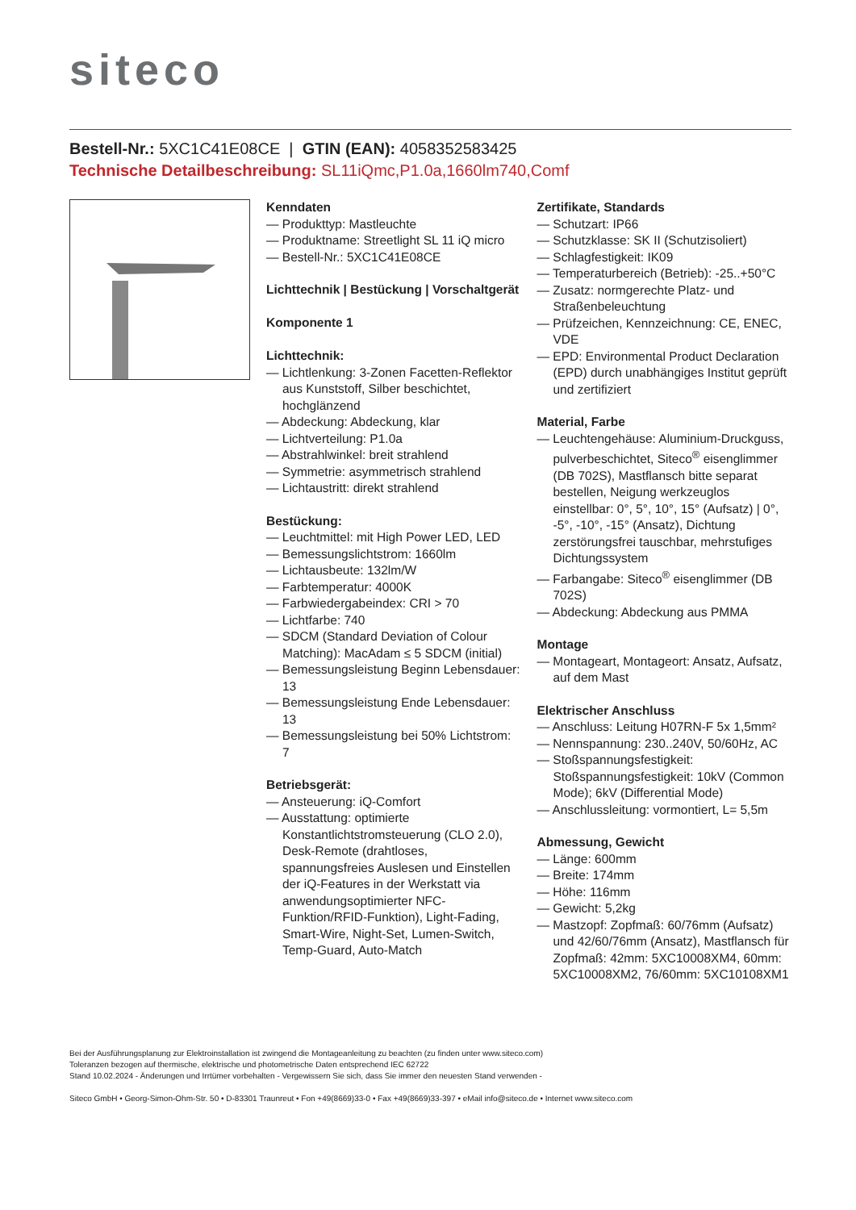siteco
Bestell-Nr.: 5XC1C41E08CE | GTIN (EAN): 4058352583425
Technische Detailbeschreibung: SL11iQmc,P1.0a,1660lm740,Comf
Kenndaten
— Produkttyp: Mastleuchte
— Produktname: Streetlight SL 11 iQ micro
— Bestell-Nr.: 5XC1C41E08CE
Lichttechnik | Bestückung | Vorschaltgerät
Komponente 1
Lichttechnik:
— Lichtlenkung: 3-Zonen Facetten-Reflektor aus Kunststoff, Silber beschichtet, hochglänzend
— Abdeckung: Abdeckung, klar
— Lichtverteilung: P1.0a
— Abstrahlwinkel: breit strahlend
— Symmetrie: asymmetrisch strahlend
— Lichtaustritt: direkt strahlend
Bestückung:
— Leuchtmittel: mit High Power LED, LED
— Bemessungslichtstrom: 1660lm
— Lichtausbeute: 132lm/W
— Farbtemperatur: 4000K
— Farbwiedergabeindex: CRI > 70
— Lichtfarbe: 740
— SDCM (Standard Deviation of Colour Matching): MacAdam ≤ 5 SDCM (initial)
— Bemessungsleistung Beginn Lebensdauer: 13
— Bemessungsleistung Ende Lebensdauer: 13
— Bemessungsleistung bei 50% Lichtstrom: 7
Betriebsgerät:
— Ansteuerung: iQ-Comfort
— Ausstattung: optimierte Konstantlichtstromsteuerung (CLO 2.0), Desk-Remote (drahtloses, spannungsfreies Auslesen und Einstellen der iQ-Features in der Werkstatt via anwendungsoptimierter NFC-Funktion/RFID-Funktion), Light-Fading, Smart-Wire, Night-Set, Lumen-Switch, Temp-Guard, Auto-Match
Zertifikate, Standards
— Schutzart: IP66
— Schutzklasse: SK II (Schutzisoliert)
— Schlagfestigkeit: IK09
— Temperaturbereich (Betrieb): -25..+50°C
— Zusatz: normgerechte Platz- und Straßenbeleuchtung
— Prüfzeichen, Kennzeichnung: CE, ENEC, VDE
— EPD: Environmental Product Declaration (EPD) durch unabhängiges Institut geprüft und zertifiziert
Material, Farbe
— Leuchtengehäuse: Aluminium-Druckguss, pulverbeschichtet, Siteco<sup>®</sup> eisenglimmer (DB 702S), Mastflansch bitte separat bestellen, Neigung werkzeuglos einstellbar: 0°, 5°, 10°, 15° (Aufsatz) | 0°, -5°, -10°, -15° (Ansatz), Dichtung zerstörungsfrei tauschbar, mehrstufiges Dichtungssystem
— Farbangabe: Siteco<sup>®</sup> eisenglimmer (DB 702S)
— Abdeckung: Abdeckung aus PMMA
Montage
— Montageart, Montageort: Ansatz, Aufsatz, auf dem Mast
Elektrischer Anschluss
— Anschluss: Leitung H07RN-F 5x 1,5mm²
— Nennspannung: 230..240V, 50/60Hz, AC
— Stoßspannungsfestigkeit: Stoßspannungsfestigkeit: 10kV (Common Mode); 6kV (Differential Mode)
— Anschlussleitung: vormontiert, L= 5,5m
Abmessung, Gewicht
— Länge: 600mm
— Breite: 174mm
— Höhe: 116mm
— Gewicht: 5,2kg
— Mastzopf: Zopfmaß: 60/76mm (Aufsatz) und 42/60/76mm (Ansatz), Mastflansch für Zopfmaß: 42mm: 5XC10008XM4, 60mm: 5XC10008XM2, 76/60mm: 5XC10108XM1
Bei der Ausführungsplanung zur Elektroinstallation ist zwingend die Montageanleitung zu beachten (zu finden unter www.siteco.com)
Toleranzen bezogen auf thermische, elektrische und photometrische Daten entsprechend IEC 62722
Stand 10.02.2024 - Änderungen und Irrtümer vorbehalten - Vergewissern Sie sich, dass Sie immer den neuesten Stand verwenden -
Siteco GmbH • Georg-Simon-Ohm-Str. 50 • D-83301 Traunreut • Fon +49(8669)33-0 • Fax +49(8669)33-397 • eMail info@siteco.de • Internet www.siteco.com